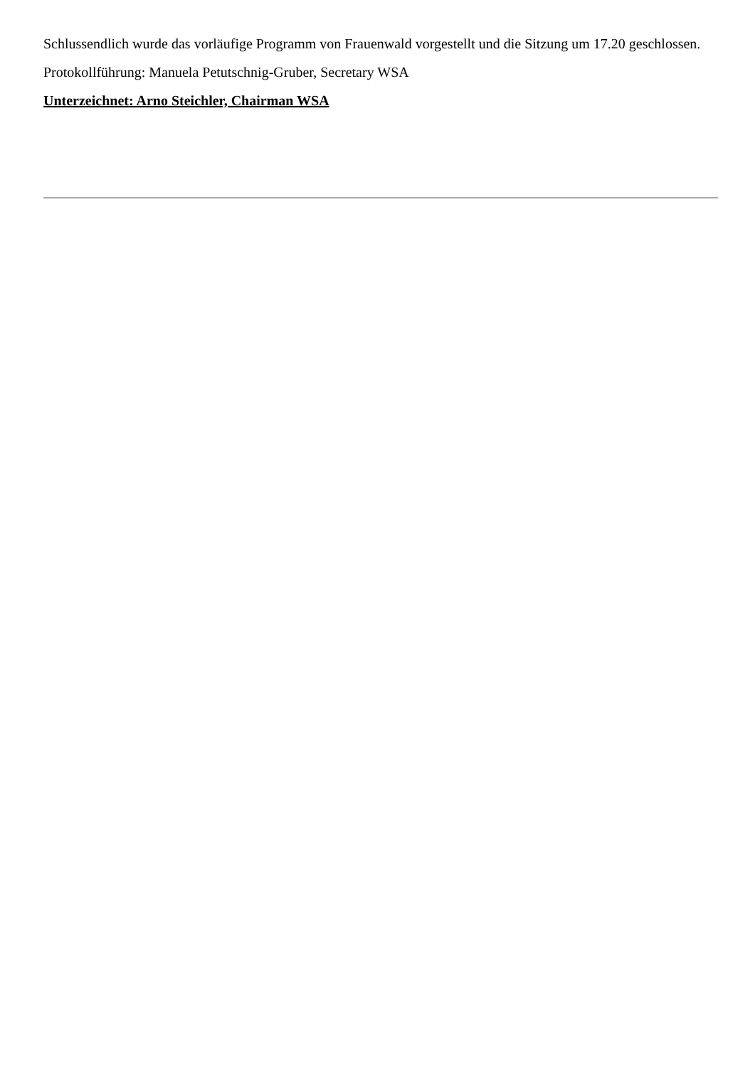Schlussendlich wurde das vorläufige Programm von Frauenwald vorgestellt und die Sitzung um 17.20 geschlossen.
Protokollführung: Manuela Petutschnig-Gruber, Secretary WSA
Unterzeichnet: Arno Steichler, Chairman WSA